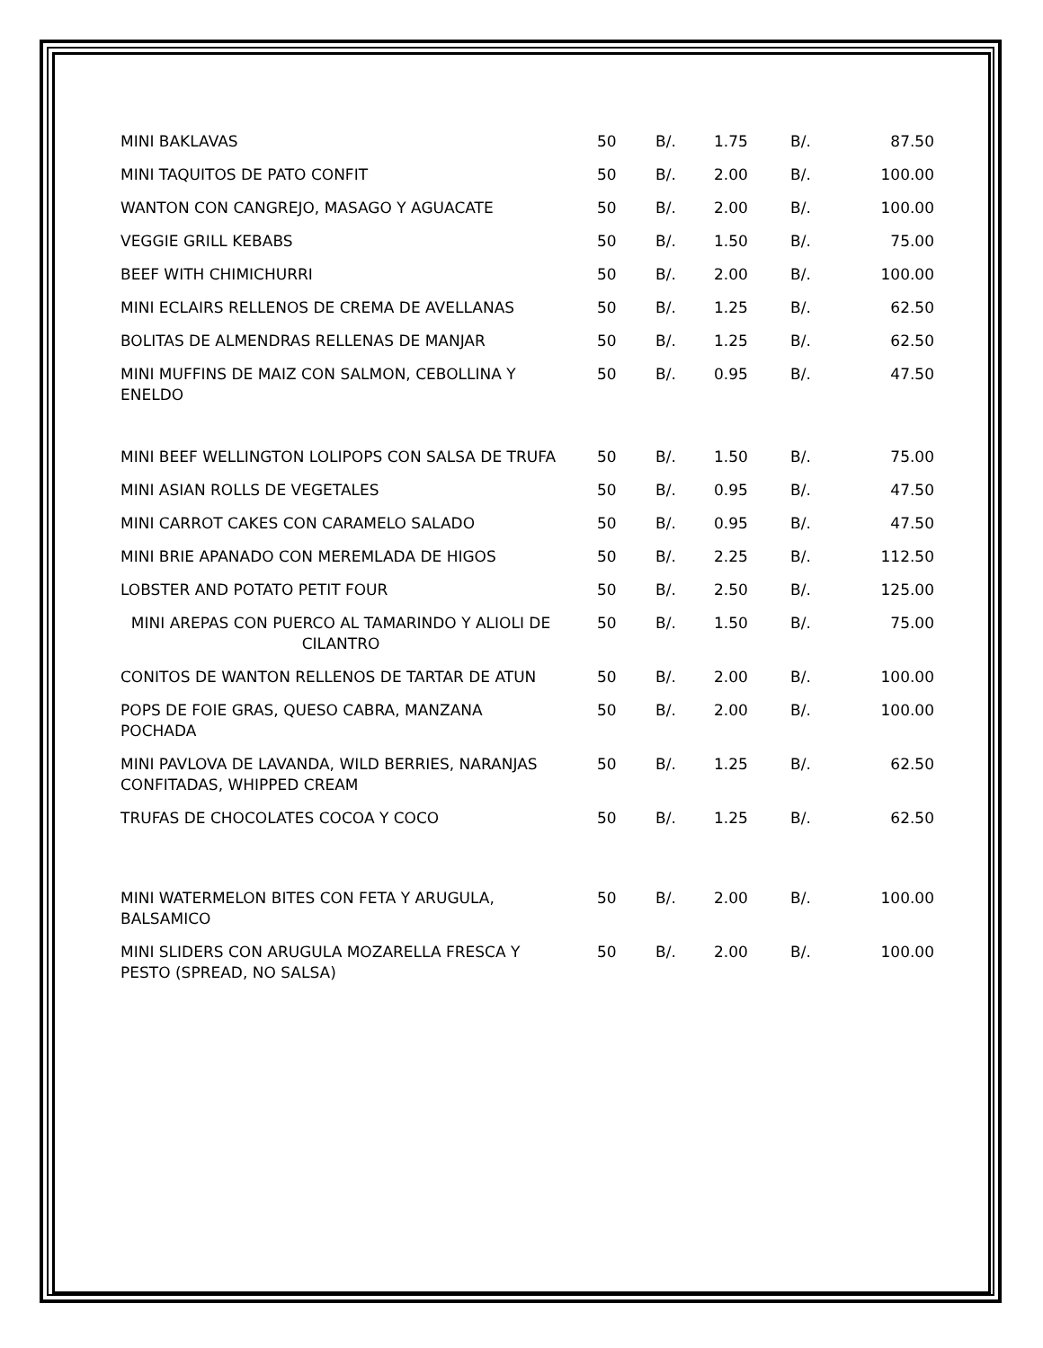| MINI BAKLAVAS | 50 | B/. | 1.75 | B/. | 87.50 |
| MINI TAQUITOS DE PATO CONFIT | 50 | B/. | 2.00 | B/. | 100.00 |
| WANTON CON CANGREJO, MASAGO Y AGUACATE | 50 | B/. | 2.00 | B/. | 100.00 |
| VEGGIE GRILL KEBABS | 50 | B/. | 1.50 | B/. | 75.00 |
| BEEF WITH CHIMICHURRI | 50 | B/. | 2.00 | B/. | 100.00 |
| MINI ECLAIRS RELLENOS DE CREMA DE AVELLANAS | 50 | B/. | 1.25 | B/. | 62.50 |
| BOLITAS DE ALMENDRAS RELLENAS DE MANJAR | 50 | B/. | 1.25 | B/. | 62.50 |
| MINI MUFFINS DE MAIZ CON SALMON, CEBOLLINA Y ENELDO | 50 | B/. | 0.95 | B/. | 47.50 |
| MINI BEEF WELLINGTON LOLIPOPS CON SALSA DE TRUFA | 50 | B/. | 1.50 | B/. | 75.00 |
| MINI ASIAN ROLLS DE VEGETALES | 50 | B/. | 0.95 | B/. | 47.50 |
| MINI CARROT CAKES CON CARAMELO SALADO | 50 | B/. | 0.95 | B/. | 47.50 |
| MINI BRIE APANADO CON MEREMLADA DE HIGOS | 50 | B/. | 2.25 | B/. | 112.50 |
| LOBSTER AND POTATO PETIT FOUR | 50 | B/. | 2.50 | B/. | 125.00 |
| MINI AREPAS CON PUERCO AL TAMARINDO Y ALIOLI DE CILANTRO | 50 | B/. | 1.50 | B/. | 75.00 |
| CONITOS DE WANTON RELLENOS DE TARTAR DE ATUN | 50 | B/. | 2.00 | B/. | 100.00 |
| POPS DE FOIE GRAS, QUESO CABRA, MANZANA POCHADA | 50 | B/. | 2.00 | B/. | 100.00 |
| MINI PAVLOVA DE LAVANDA, WILD BERRIES, NARANJAS CONFITADAS, WHIPPED CREAM | 50 | B/. | 1.25 | B/. | 62.50 |
| TRUFAS DE CHOCOLATES COCOA Y COCO | 50 | B/. | 1.25 | B/. | 62.50 |
| MINI WATERMELON BITES CON FETA Y ARUGULA, BALSAMICO | 50 | B/. | 2.00 | B/. | 100.00 |
| MINI SLIDERS CON ARUGULA MOZARELLA FRESCA Y PESTO (SPREAD, NO SALSA) | 50 | B/. | 2.00 | B/. | 100.00 |